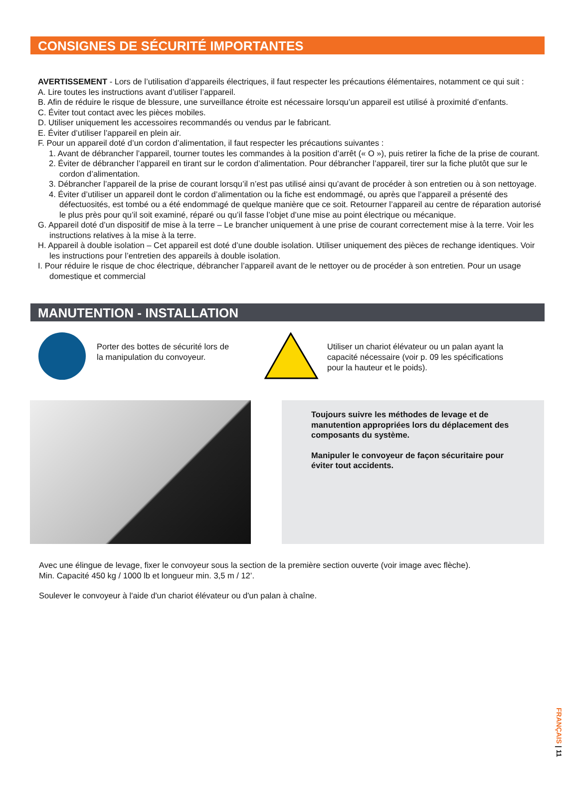CONSIGNES DE SÉCURITÉ IMPORTANTES
AVERTISSEMENT - Lors de l’utilisation d’appareils électriques, il faut respecter les précautions élémentaires, notamment ce qui suit :
A. Lire toutes les instructions avant d’utiliser l’appareil.
B. Afin de réduire le risque de blessure, une surveillance étroite est nécessaire lorsqu’un appareil est utilisé à proximité d’enfants.
C. Éviter tout contact avec les pièces mobiles.
D. Utiliser uniquement les accessoires recommandés ou vendus par le fabricant.
E. Éviter d’utiliser l’appareil en plein air.
F. Pour un appareil doté d’un cordon d’alimentation, il faut respecter les précautions suivantes :
1. Avant de débrancher l’appareil, tourner toutes les commandes à la position d’arrêt (« O »), puis retirer la fiche de la prise de courant.
2. Éviter de débrancher l’appareil en tirant sur le cordon d’alimentation. Pour débrancher l’appareil, tirer sur la fiche plutôt que sur le cordon d’alimentation.
3. Débrancher l’appareil de la prise de courant lorsqu’il n’est pas utilisé ainsi qu’avant de procéder à son entretien ou à son nettoyage.
4. Éviter d’utiliser un appareil dont le cordon d’alimentation ou la fiche est endommagé, ou après que l’appareil a présenté des défectuosités, est tombé ou a été endommagé de quelque manière que ce soit. Retourner l’appareil au centre de réparation autorisé le plus près pour qu’il soit examiné, réparé ou qu’il fasse l’objet d’une mise au point électrique ou mécanique.
G. Appareil doté d’un dispositif de mise à la terre – Le brancher uniquement à une prise de courant correctement mise à la terre. Voir les instructions relatives à la mise à la terre.
H. Appareil à double isolation – Cet appareil est doté d’une double isolation. Utiliser uniquement des pièces de rechange identiques. Voir les instructions pour l’entretien des appareils à double isolation.
I. Pour réduire le risque de choc électrique, débrancher l’appareil avant de le nettoyer ou de procéder à son entretien. Pour un usage domestique et commercial
MANUTENTION - INSTALLATION
Porter des bottes de sécurité lors de la manipulation du convoyeur.
Utiliser un chariot élévateur ou un palan ayant la capacité nécessaire (voir p. 09 les spécifications pour la hauteur et le poids).
Toujours suivre les méthodes de levage et de manutention appropriées lors du déplacement des composants du système.
Manipuler le convoyeur de façon sécuritaire pour éviter tout accidents.
Avec une élingue de levage, fixer le convoyeur sous la section de la première section ouverte (voir image avec flèche).
Min. Capacité 450 kg / 1000 lb et longueur min. 3,5 m / 12’.
Soulever le convoyeur à l'aide d'un chariot élévateur ou d'un palan à chaîne.
FRANÇAIS | 11